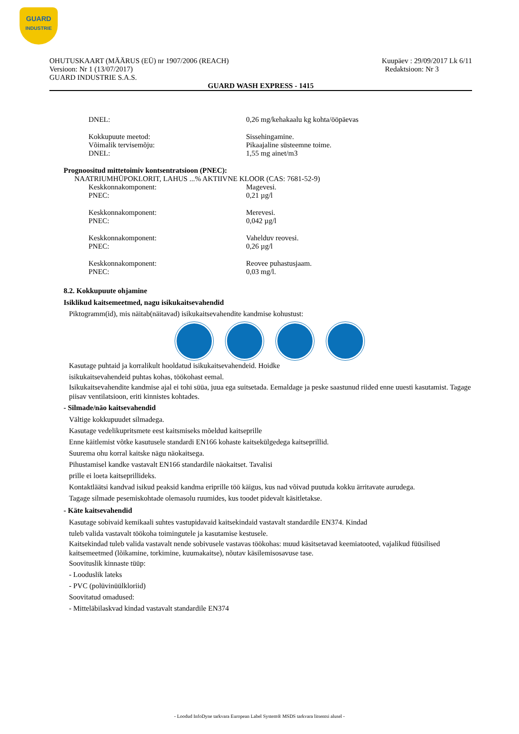GUARD
INDUSTRIE
OHUTUSKAART (MÄÄRUS (EÜ) nr 1907/2006 (REACH) Kuupäev : 29/09/2017 Lk 6/11
Versioon: Nr 1 (13/07/2017) Redaktsioon: Nr 3
GUARD INDUSTRIE S.A.S.
GUARD WASH EXPRESS - 1415
DNEL: 0,26 mg/kehakaalu kg kohta/ööpäevas
Kokkupuute meetod: Sissehingamine.
Võimalik tervisemõju: Pikaajaline süsteemne toime.
DNEL: 1,55 mg ainet/m3
Prognoositud mittetoimiv kontsentratsioon (PNEC):
NAATRIUMHÜPOKLORIT, LAHUS ...% AKTIIVNE KLOOR (CAS: 7681-52-9)
Keskkonnakomponent: Magevesi.
PNEC: 0,21 µg/l
Keskkonnakomponent: Merevesi.
PNEC: 0,042 µg/l
Keskkonnakomponent: Vahelduv reovesi.
PNEC: 0,26 µg/l
Keskkonnakomponent: Reovee puhastusjaam.
PNEC: 0,03 mg/l.
8.2. Kokkupuute ohjamine
Isiklikud kaitsemeetmed, nagu isikukaitsevahendid
Piktogramm(id), mis näitab(näitavad) isikukaitsevahendite kandmise kohustust:
Kasutage puhtaid ja korralikult hooldatud isikukaitsevahendeid. Hoidke
isikukaitsevahendeid puhtas kohas, töökohast eemal.
Isikukaitsevahendite kandmise ajal ei tohi süüa, juua ega suitsetada. Eemaldage ja peske saastunud riided enne uuesti kasutamist. Tagage piisav ventilatsioon, eriti kinnistes kohtades.
- Silmade/näo kaitsevahendid
Vältige kokkupuudet silmadega.
Kasutage vedelikupritsmete eest kaitsmiseks mõeldud kaitseprille
Enne käitlemist võtke kasutusele standardi EN166 kohaste kaitsekülgedega kaitseprillid.
Suurema ohu korral kaitske nägu näokaitsega.
Pihustamisel kandke vastavalt EN166 standardile näokaitset. Tavalisi
prille ei loeta kaitseprillideks.
Kontaktläätsi kandvad isikud peaksid kandma eriprille töö käigus, kus nad võivad puutuda kokku ärritavate aurudega.
Tagage silmade pesemiskohtade olemasolu ruumides, kus toodet pidevalt käsitletakse.
- Käte kaitsevahendid
Kasutage sobivaid kemikaali suhtes vastupidavaid kaitsekindaid vastavalt standardile EN374. Kindad
tuleb valida vastavalt töökoha toimingutele ja kasutamise kestusele.
Kaitsekindad tuleb valida vastavalt nende sobivusele vastavas töökohas: muud käsitsetavad keemiatooted, vajalikud füüsilised kaitsemeetmed (lõikamine, torkimine, kuumakaitse), nõutav käsilemisosavuse tase.
Soovituslik kinnaste tüüp:
- Looduslik lateks
- PVC (polüvinüülkloriid)
Soovitatud omadused:
- Mitteläbilaskvad kindad vastavalt standardile EN374
- Loodud InfoDyne tarkvara European Label System® MSDS tarkvara litsentsi alusel -